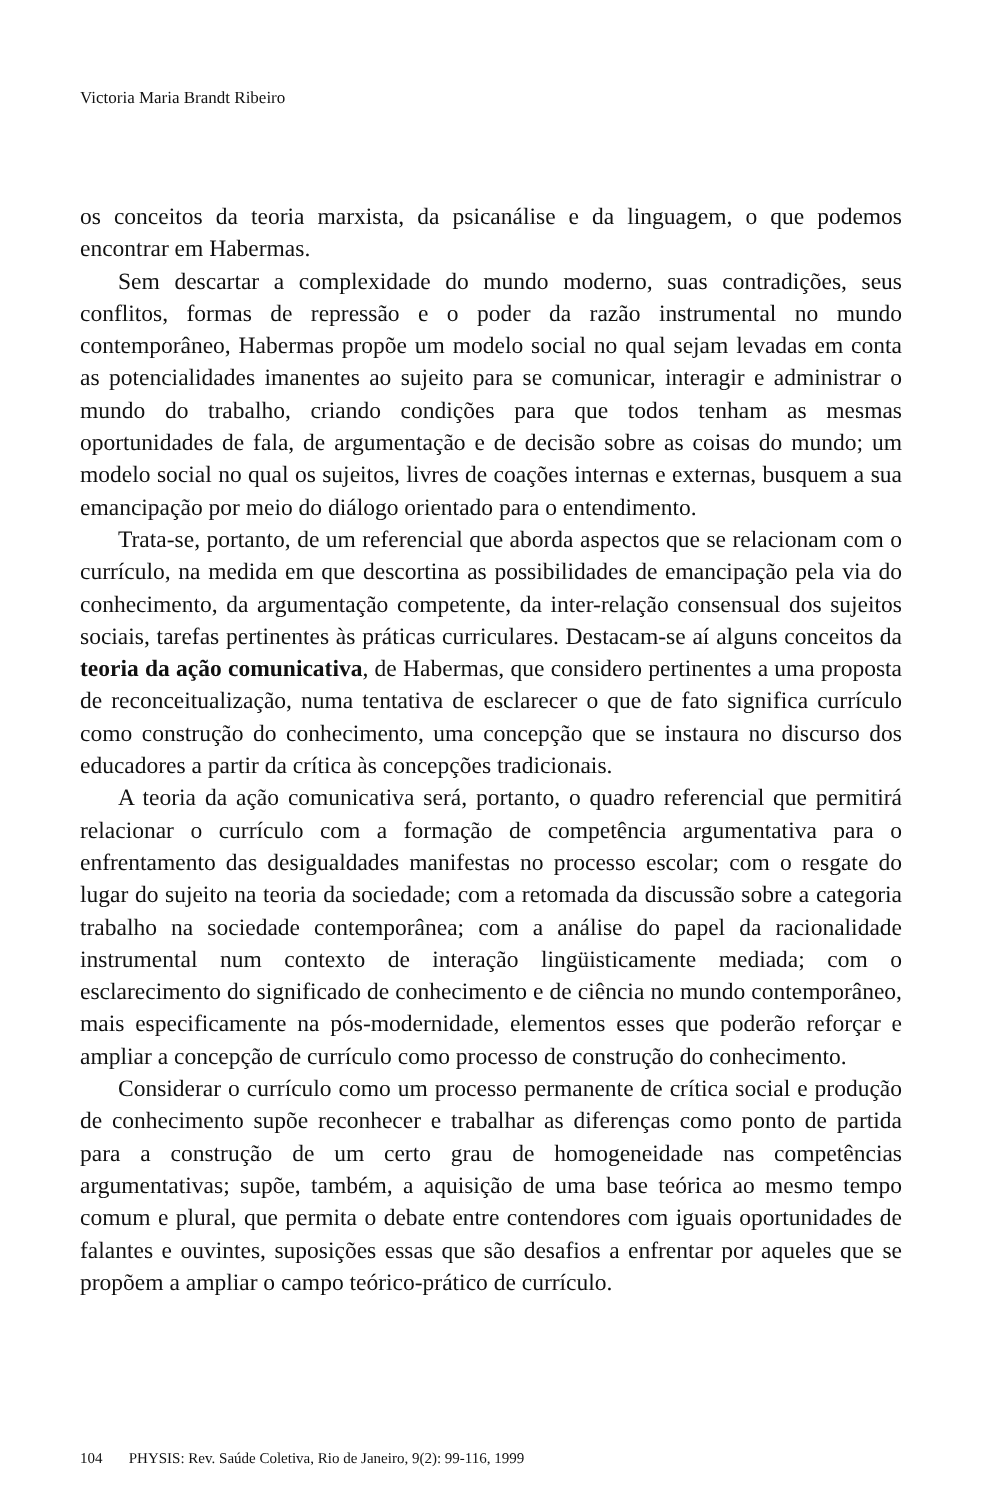Victoria Maria Brandt Ribeiro
os conceitos da teoria marxista, da psicanálise e da linguagem, o que podemos encontrar em Habermas.
Sem descartar a complexidade do mundo moderno, suas contradições, seus conflitos, formas de repressão e o poder da razão instrumental no mundo contemporâneo, Habermas propõe um modelo social no qual sejam levadas em conta as potencialidades imanentes ao sujeito para se comunicar, interagir e administrar o mundo do trabalho, criando condições para que todos tenham as mesmas oportunidades de fala, de argumentação e de decisão sobre as coisas do mundo; um modelo social no qual os sujeitos, livres de coações internas e externas, busquem a sua emancipação por meio do diálogo orientado para o entendimento.
Trata-se, portanto, de um referencial que aborda aspectos que se relacionam com o currículo, na medida em que descortina as possibilidades de emancipação pela via do conhecimento, da argumentação competente, da inter-relação consensual dos sujeitos sociais, tarefas pertinentes às práticas curriculares. Destacam-se aí alguns conceitos da teoria da ação comunicativa, de Habermas, que considero pertinentes a uma proposta de reconceitualização, numa tentativa de esclarecer o que de fato significa currículo como construção do conhecimento, uma concepção que se instaura no discurso dos educadores a partir da crítica às concepções tradicionais.
A teoria da ação comunicativa será, portanto, o quadro referencial que permitirá relacionar o currículo com a formação de competência argumentativa para o enfrentamento das desigualdades manifestas no processo escolar; com o resgate do lugar do sujeito na teoria da sociedade; com a retomada da discussão sobre a categoria trabalho na sociedade contemporânea; com a análise do papel da racionalidade instrumental num contexto de interação lingüisticamente mediada; com o esclarecimento do significado de conhecimento e de ciência no mundo contemporâneo, mais especificamente na pós-modernidade, elementos esses que poderão reforçar e ampliar a concepção de currículo como processo de construção do conhecimento.
Considerar o currículo como um processo permanente de crítica social e produção de conhecimento supõe reconhecer e trabalhar as diferenças como ponto de partida para a construção de um certo grau de homogeneidade nas competências argumentativas; supõe, também, a aquisição de uma base teórica ao mesmo tempo comum e plural, que permita o debate entre contendores com iguais oportunidades de falantes e ouvintes, suposições essas que são desafios a enfrentar por aqueles que se propõem a ampliar o campo teórico-prático de currículo.
104 PHYSIS: Rev. Saúde Coletiva, Rio de Janeiro, 9(2): 99-116, 1999